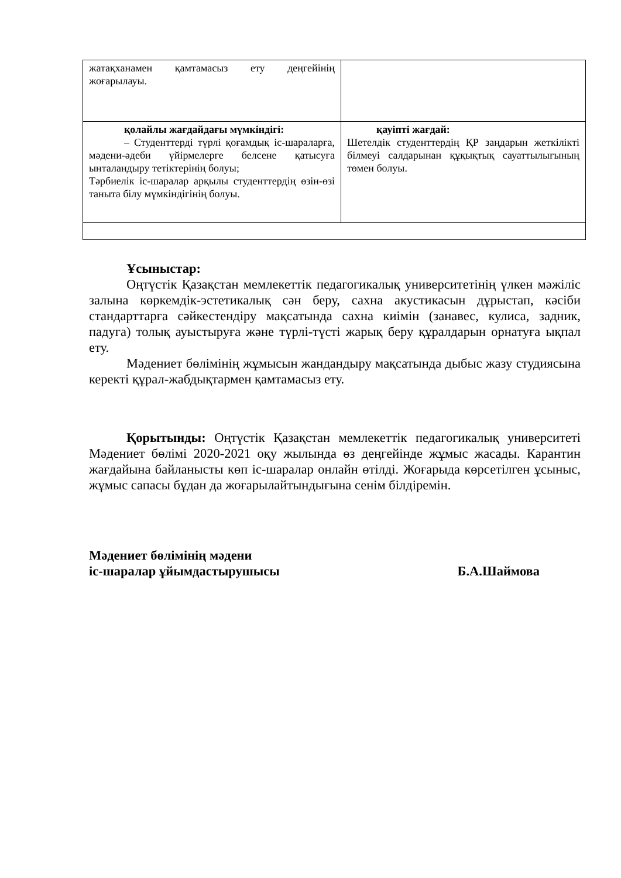| жатақханамен қамтамасыз ету деңгейінің жоғарылауы. | |
| қолайлы жағдайдағы мүмкіндігі: – Студенттерді түрлі қоғамдық іс-шараларға, мәдени-әдеби үйірмелерге белсене қатысуға ынталандыру тетіктерінің болуы; Тәрбиелік іс-шаралар арқылы студенттердің өзін-өзі танытa білу мүмкіндігінің болуы. | қауіпті жағдай: Шетелдік студенттердің ҚР заңдарын жеткілікті білмеуі салдарынан құқықтық сауаттылығының төмен болуы. |
Ұсыныстар:
Оңтүстік Қазақстан мемлекеттік педагогикалық университетінің үлкен мәжіліс залына көркемдік-эстетикалық сән беру, сахна акустикасын дұрыстап, кәсіби стандарттарға сәйкестендіру мақсатында сахна киімін (занавес, кулиса, задник, падуга) толық ауыстыруға және түрлі-түсті жарық беру құралдарын орнатуға ықпал ету.
Мәдениет бөлімінің жұмысын жандандыру мақсатында дыбыс жазу студиясына керекті құрал-жабдықтармен қамтамасыз ету.
Қорытынды: Оңтүстік Қазақстан мемлекеттік педагогикалық университеті Мәдениет бөлімі 2020-2021 оқу жылында өз деңгейінде жұмыс жасады. Карантин жағдайына байланысты көп іс-шаралар онлайн өтілді. Жоғарыда көрсетілген ұсыныс, жұмыс сапасы бұдан да жоғарылайтындығына сенім білдіремін.
Мәдениет бөлімінің мәдени
іс-шаралар ұйымдастырушысы Б.А.Шаймова